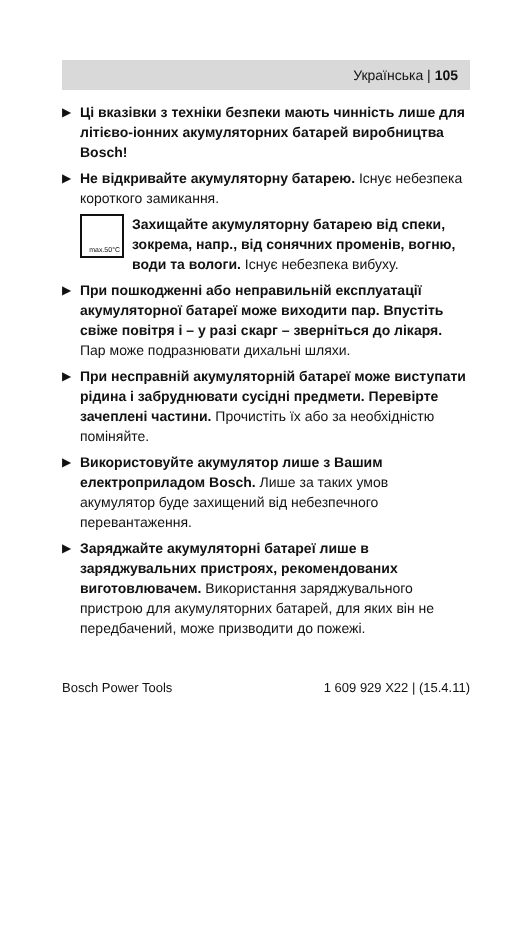Українська | 105
▶
Ці вказівки з техніки безпеки мають чинність лише для літієво-іонних акумуляторних батарей виробництва Bosch!
▶
Не відкривайте акумуляторну батарею. Існує небезпека короткого замикання.
max.50°C
Захищайте акумуляторну батарею від спеки, зокрема, напр., від сонячних променів, вогню, води та вологи. Існує небезпека вибуху.
▶
При пошкодженні або неправильній експлуатації акумуляторної батареї може виходити пар. Впустіть свіже повітря і – у разі скарг – зверніться до лікаря. Пар може подразнювати дихальні шляхи.
▶
При несправній акумуляторній батареї може виступати рідина і забруднювати сусідні предмети. Перевірте зачеплені частини. Прочистіть їх або за необхідністю поміняйте.
▶
Використовуйте акумулятор лише з Вашим електроприладом Bosch. Лише за таких умов акумулятор буде захищений від небезпечного перевантаження.
▶
Заряджайте акумуляторні батареї лише в заряджувальних пристроях, рекомендованих виготовлювачем. Використання заряджувального пристрою для акумуляторних батарей, для яких він не передбачений, може призводити до пожежі.
Bosch Power Tools 1 609 929 X22 | (15.4.11)